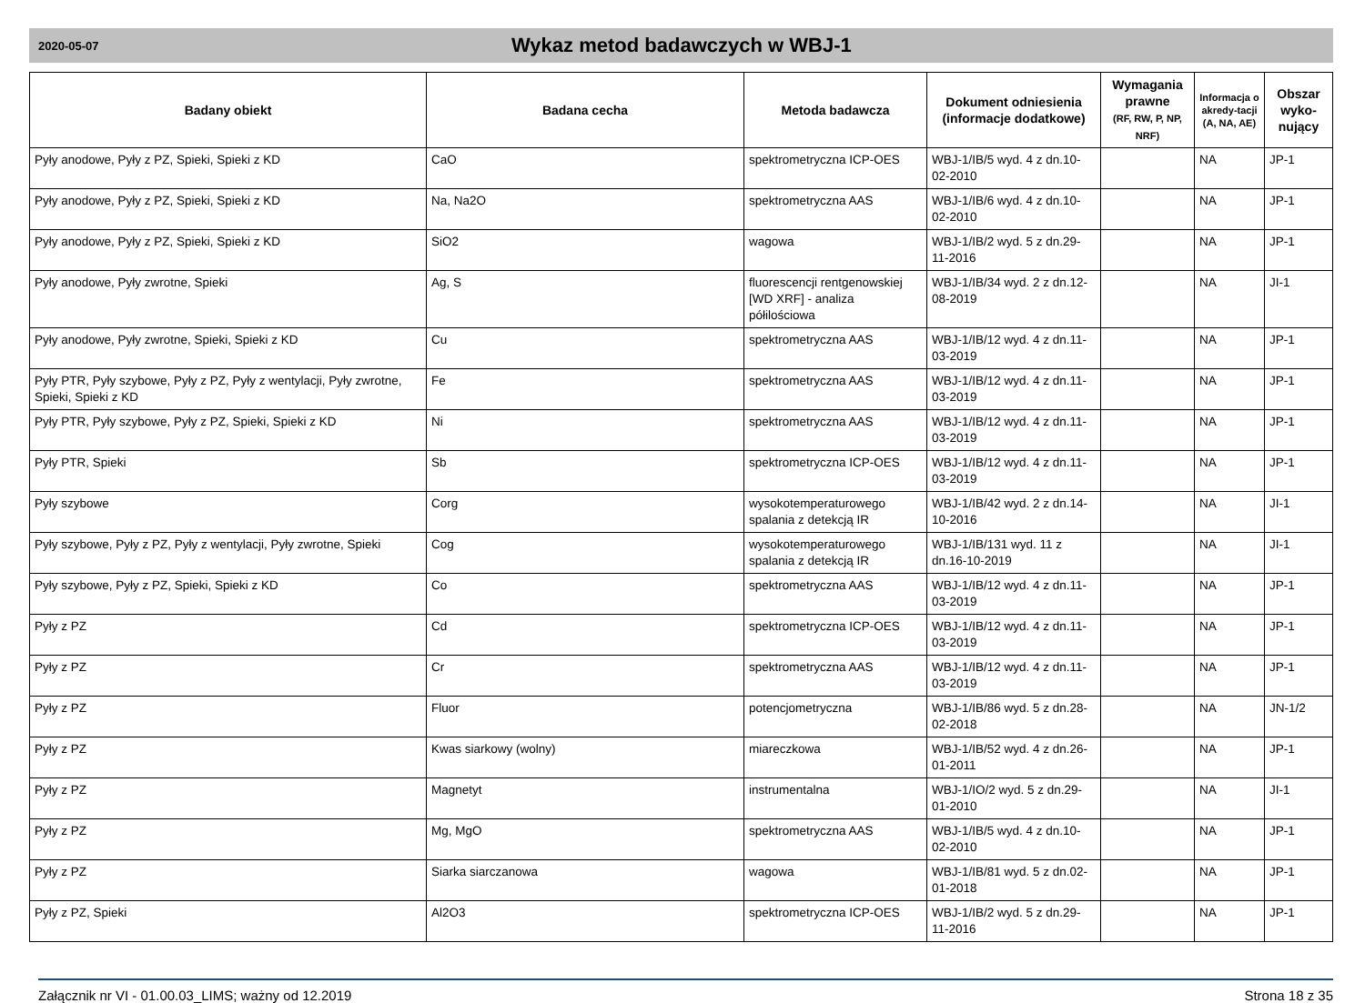2020-05-07
Wykaz metod badawczych w WBJ-1
| Badany obiekt | Badana cecha | Metoda badawcza | Dokument odniesienia (informacje dodatkowe) | Wymagania prawne (RF, RW, P, NP, NRF) | Informacja o akredy-tacji (A, NA, AE) | Obszar wyko-nujący |
| --- | --- | --- | --- | --- | --- | --- |
| Pyły anodowe, Pyły z PZ, Spieki, Spieki z KD | CaO | spektrometryczna ICP-OES | WBJ-1/IB/5 wyd. 4 z dn.10-02-2010 | | NA | JP-1 |
| Pyły anodowe, Pyły z PZ, Spieki, Spieki z KD | Na, Na2O | spektrometryczna AAS | WBJ-1/IB/6 wyd. 4 z dn.10-02-2010 | | NA | JP-1 |
| Pyły anodowe, Pyły z PZ, Spieki, Spieki z KD | SiO2 | wagowa | WBJ-1/IB/2 wyd. 5 z dn.29-11-2016 | | NA | JP-1 |
| Pyły anodowe, Pyły zwrotne, Spieki | Ag, S | fluorescencji rentgenowskiej [WD XRF] - analiza półilościowa | WBJ-1/IB/34 wyd. 2 z dn.12-08-2019 | | NA | JI-1 |
| Pyły anodowe, Pyły zwrotne, Spieki, Spieki z KD | Cu | spektrometryczna AAS | WBJ-1/IB/12 wyd. 4 z dn.11-03-2019 | | NA | JP-1 |
| Pyły PTR, Pyły szybowe, Pyły z PZ, Pyły z wentylacji, Pyły zwrotne, Spieki, Spieki z KD | Fe | spektrometryczna AAS | WBJ-1/IB/12 wyd. 4 z dn.11-03-2019 | | NA | JP-1 |
| Pyły PTR, Pyły szybowe, Pyły z PZ, Spieki, Spieki z KD | Ni | spektrometryczna AAS | WBJ-1/IB/12 wyd. 4 z dn.11-03-2019 | | NA | JP-1 |
| Pyły PTR, Spieki | Sb | spektrometryczna ICP-OES | WBJ-1/IB/12 wyd. 4 z dn.11-03-2019 | | NA | JP-1 |
| Pyły szybowe | Corg | wysokotemperaturowego spalania z detekcją IR | WBJ-1/IB/42 wyd. 2 z dn.14-10-2016 | | NA | JI-1 |
| Pyły szybowe, Pyły z PZ, Pyły z wentylacji, Pyły zwrotne, Spieki | Cog | wysokotemperaturowego spalania z detekcją IR | WBJ-1/IB/131 wyd. 11 z dn.16-10-2019 | | NA | JI-1 |
| Pyły szybowe, Pyły z PZ, Spieki, Spieki z KD | Co | spektrometryczna AAS | WBJ-1/IB/12 wyd. 4 z dn.11-03-2019 | | NA | JP-1 |
| Pyły z PZ | Cd | spektrometryczna ICP-OES | WBJ-1/IB/12 wyd. 4 z dn.11-03-2019 | | NA | JP-1 |
| Pyły z PZ | Cr | spektrometryczna AAS | WBJ-1/IB/12 wyd. 4 z dn.11-03-2019 | | NA | JP-1 |
| Pyły z PZ | Fluor | potencjometryczna | WBJ-1/IB/86 wyd. 5 z dn.28-02-2018 | | NA | JN-1/2 |
| Pyły z PZ | Kwas siarkowy (wolny) | miareczkowa | WBJ-1/IB/52 wyd. 4 z dn.26-01-2011 | | NA | JP-1 |
| Pyły z PZ | Magnetyt | instrumentalna | WBJ-1/IO/2 wyd. 5 z dn.29-01-2010 | | NA | JI-1 |
| Pyły z PZ | Mg, MgO | spektrometryczna AAS | WBJ-1/IB/5 wyd. 4 z dn.10-02-2010 | | NA | JP-1 |
| Pyły z PZ | Siarka siarczanowa | wagowa | WBJ-1/IB/81 wyd. 5 z dn.02-01-2018 | | NA | JP-1 |
| Pyły z PZ, Spieki | Al2O3 | spektrometryczna ICP-OES | WBJ-1/IB/2 wyd. 5 z dn.29-11-2016 | | NA | JP-1 |
Załącznik nr VI - 01.00.03_LIMS; ważny od 12.2019 Strona 18 z 35